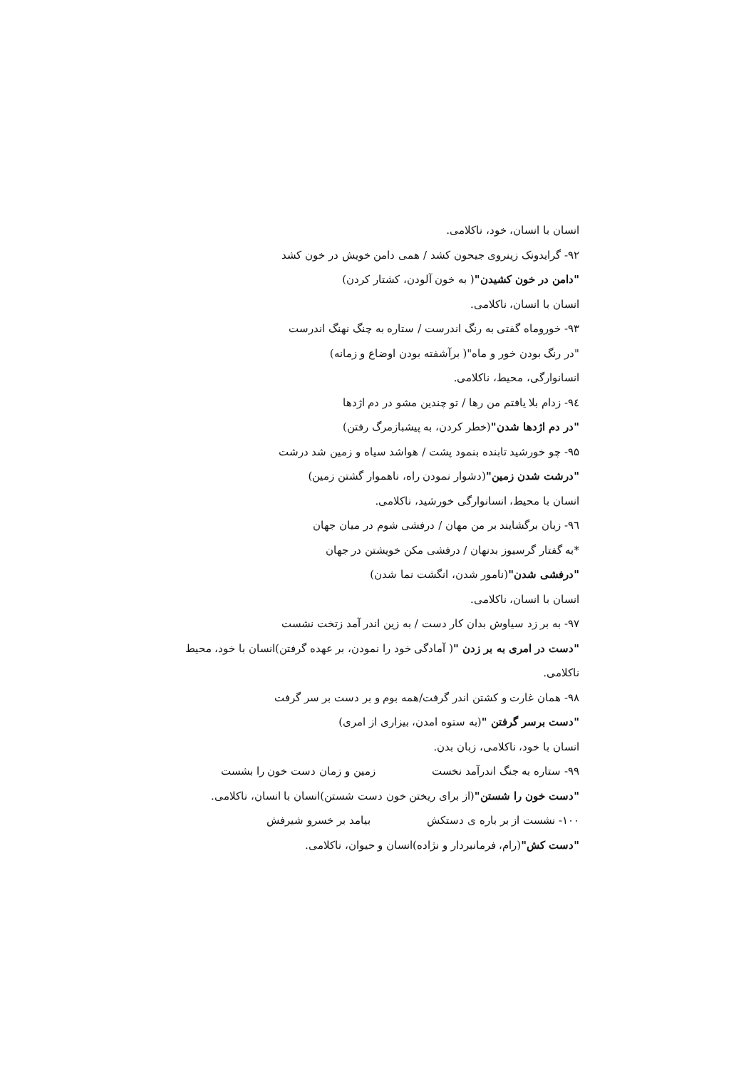انسان با انسان، خود، ناکلامی.
۹۲- گرایدونک زینروی جیحون کشد / همی دامن خویش در خون کشد
"دامن در خون کشیدن"( به خون آلودن، کشتار کردن)
انسان با انسان، ناکلامی.
۹۳- خورو‌ماه گفتی به رنگ اندرست / ستاره به چنگ نهنگ اندرست
"در رنگ بودن خور و ماه"( برآشفته بودن اوضاع و زمانه)
انسانوارگی، محیط، ناکلامی.
۹٤- زدام بلا یافتم من رها / تو چندین مشو در دم اژدها
"در دم اژدها شدن"(خطر کردن، به پیشبازمرگ رفتن)
۹۵- چو خورشید تابنده بنمود پشت / هواشد سیاه و زمین شد درشت
"درشت شدن زمین"(دشوار نمودن راه، ناهموار گشتن زمین)
انسان با محیط، انسانوارگی خورشید، ناکلامی.
۹٦- زبان برگشایند بر من مهان / درفشی شوم در میان جهان
*به گفتار گرسیوز بدنهان / درفشی مکن خویشتن در جهان
"درفشی شدن"(نامور شدن، انگشت نما شدن)
انسان با انسان، ناکلامی.
۹۷- به بر زد سیاوش بدان کار دست / به زین اندر آمد زتخت نشست
"دست در امری به بر زدن "( آمادگی خود را نمودن، بر عهده گرفتن)انسان با خود، محیط
ناکلامی.
۹۸- همان غارت و کشتن اندر گرفت/همه بوم و بر دست بر سر گرفت
"دست برسر گرفتن "(به ستوه امدن، بیزاری از امری)
انسان با خود، ناکلامی، زبان بدن.
۹۹- ستاره به جنگ اندرآمد نخست زمین و زمان دست خون را بشست
"دست خون را شستن"(از برای ریختن خون دست شستن)انسان با انسان، ناکلامی.
۱۰۰- نشست از بر باره ی دستکش بیامد بر خسرو شیرفش
"دست کش"(رام، فرمانبردار و نژاده)انسان و حیوان، ناکلامی.